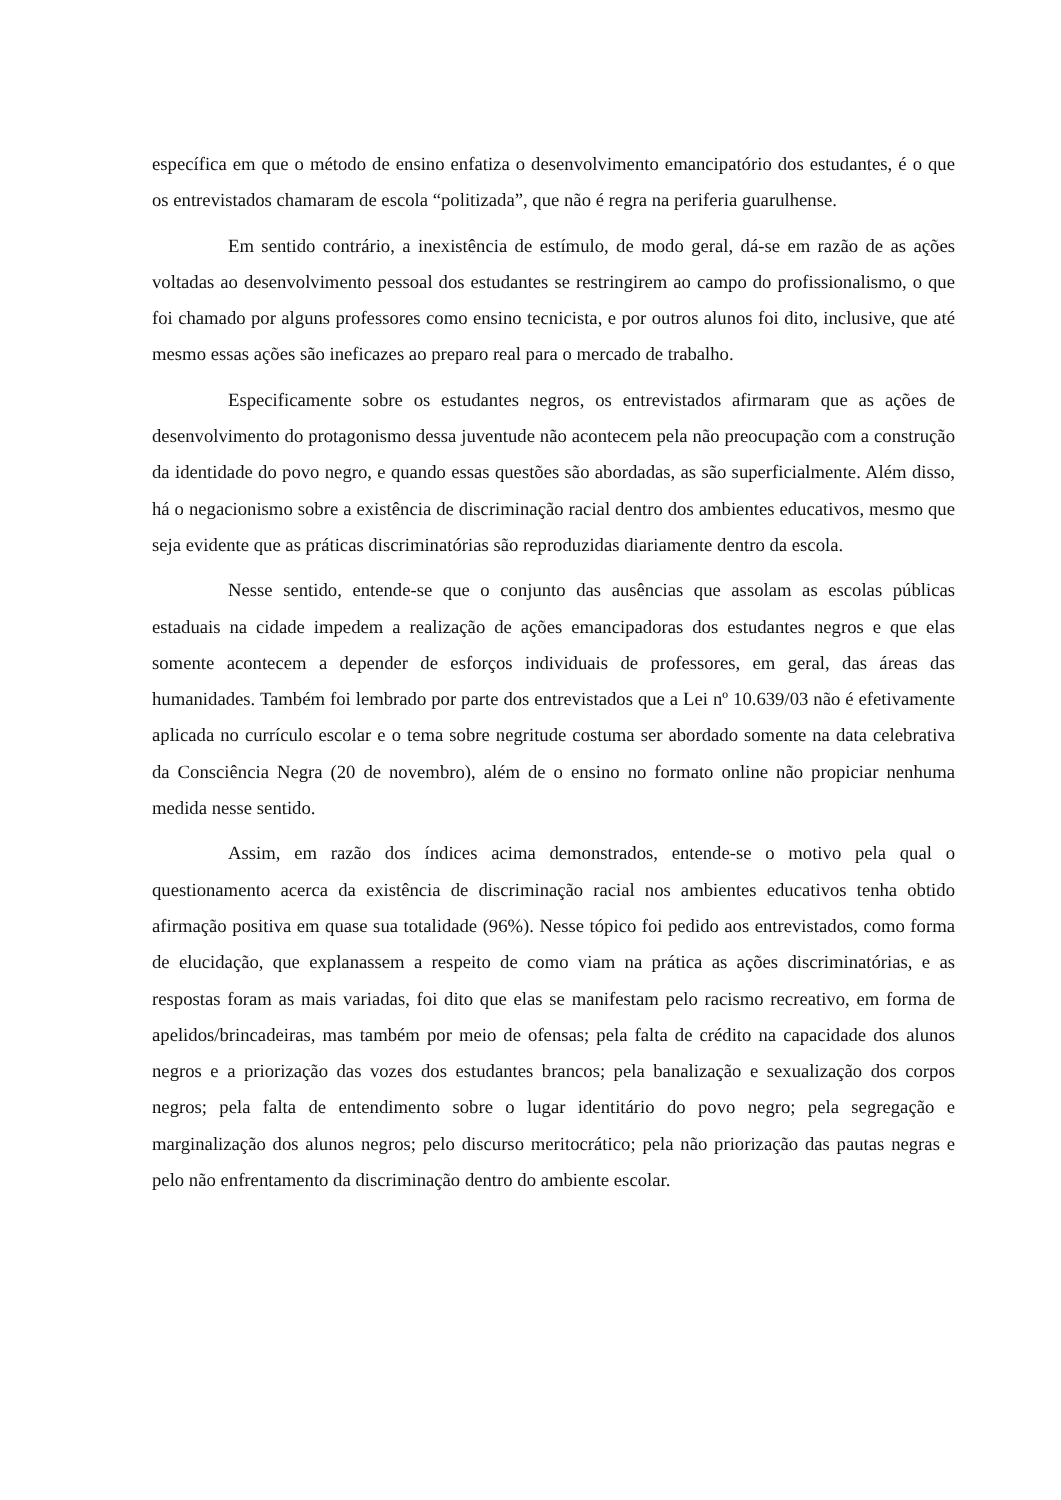específica em que o método de ensino enfatiza o desenvolvimento emancipatório dos estudantes, é o que os entrevistados chamaram de escola “politizada”, que não é regra na periferia guarulhense.
Em sentido contrário, a inexistência de estímulo, de modo geral, dá-se em razão de as ações voltadas ao desenvolvimento pessoal dos estudantes se restringirem ao campo do profissionalismo, o que foi chamado por alguns professores como ensino tecnicista, e por outros alunos foi dito, inclusive, que até mesmo essas ações são ineficazes ao preparo real para o mercado de trabalho.
Especificamente sobre os estudantes negros, os entrevistados afirmaram que as ações de desenvolvimento do protagonismo dessa juventude não acontecem pela não preocupação com a construção da identidade do povo negro, e quando essas questões são abordadas, as são superficialmente. Além disso, há o negacionismo sobre a existência de discriminação racial dentro dos ambientes educativos, mesmo que seja evidente que as práticas discriminatórias são reproduzidas diariamente dentro da escola.
Nesse sentido, entende-se que o conjunto das ausências que assolam as escolas públicas estaduais na cidade impedem a realização de ações emancipadoras dos estudantes negros e que elas somente acontecem a depender de esforços individuais de professores, em geral, das áreas das humanidades. Também foi lembrado por parte dos entrevistados que a Lei nº 10.639/03 não é efetivamente aplicada no currículo escolar e o tema sobre negritude costuma ser abordado somente na data celebrativa da Consciência Negra (20 de novembro), além de o ensino no formato online não propiciar nenhuma medida nesse sentido.
Assim, em razão dos índices acima demonstrados, entende-se o motivo pela qual o questionamento acerca da existência de discriminação racial nos ambientes educativos tenha obtido afirmação positiva em quase sua totalidade (96%). Nesse tópico foi pedido aos entrevistados, como forma de elucidação, que explanassem a respeito de como viam na prática as ações discriminatórias, e as respostas foram as mais variadas, foi dito que elas se manifestam pelo racismo recreativo, em forma de apelidos/brincadeiras, mas também por meio de ofensas; pela falta de crédito na capacidade dos alunos negros e a priorização das vozes dos estudantes brancos; pela banalização e sexualização dos corpos negros; pela falta de entendimento sobre o lugar identitário do povo negro; pela segregação e marginalização dos alunos negros; pelo discurso meritocrático; pela não priorização das pautas negras e pelo não enfrentamento da discriminação dentro do ambiente escolar.